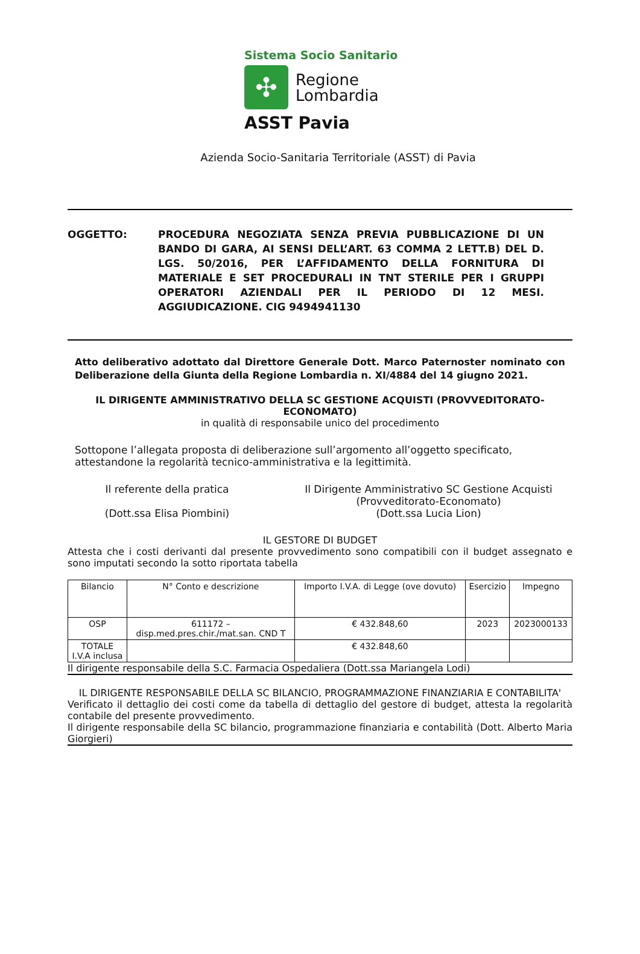Sistema Socio Sanitario
✣
Regione
Lombardia
ASST Pavia
Azienda Socio-Sanitaria Territoriale (ASST) di Pavia
OGGETTO: PROCEDURA NEGOZIATA SENZA PREVIA PUBBLICAZIONE DI UN BANDO DI GARA, AI SENSI DELL’ART. 63 COMMA 2 LETT.B) DEL D. LGS. 50/2016, PER L’AFFIDAMENTO DELLA FORNITURA DI MATERIALE E SET PROCEDURALI IN TNT STERILE PER I GRUPPI OPERATORI AZIENDALI PER IL PERIODO DI 12 MESI. AGGIUDICAZIONE. CIG 9494941130
Atto deliberativo adottato dal Direttore Generale Dott. Marco Paternoster nominato con Deliberazione della Giunta della Regione Lombardia n. XI/4884 del 14 giugno 2021.
IL DIRIGENTE AMMINISTRATIVO DELLA SC GESTIONE ACQUISTI (PROVVEDITORATO-ECONOMATO)
in qualità di responsabile unico del procedimento
Sottopone l’allegata proposta di deliberazione sull’argomento all’oggetto specificato, attestandone la regolarità tecnico-amministrativa e la legittimità.
Il referente della pratica
(Dott.ssa Elisa Piombini)
Il Dirigente Amministrativo SC Gestione Acquisti
(Provveditorato-Economato)
(Dott.ssa Lucia Lion)
IL GESTORE DI BUDGET
Attesta che i costi derivanti dal presente provvedimento sono compatibili con il budget assegnato e sono imputati secondo la sotto riportata tabella
| Bilancio | N° Conto e descrizione | Importo I.V.A. di Legge (ove dovuto) | Esercizio | Impegno |
| OSP | 611172 – disp.med.pres.chir./mat.san. CND T | € 432.848,60 | 2023 | 2023000133 |
| TOTALE I.V.A inclusa | | € 432.848,60 | | |
Il dirigente responsabile della S.C. Farmacia Ospedaliera (Dott.ssa Mariangela Lodi)
IL DIRIGENTE RESPONSABILE DELLA SC BILANCIO, PROGRAMMAZIONE FINANZIARIA E CONTABILITA'
Verificato il dettaglio dei costi come da tabella di dettaglio del gestore di budget, attesta la regolarità contabile del presente provvedimento.
Il dirigente responsabile della SC bilancio, programmazione finanziaria e contabilità (Dott. Alberto Maria Giorgieri)